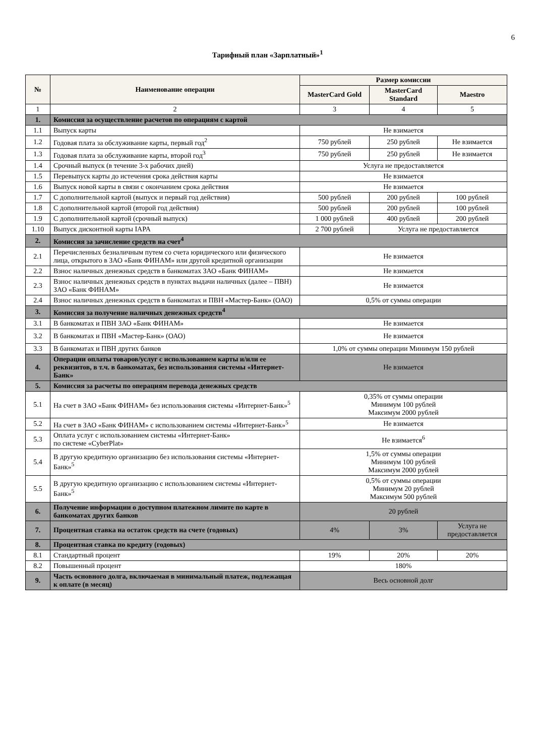6
Тарифный план «Зарплатный»<sup>1</sup>
| № | Наименование операции | Размер комиссии | | |
| --- | --- | --- | --- | --- |
| | | MasterCard Gold | MasterCard Standard | Maestro |
| 1 | 2 | 3 | 4 | 5 |
| 1. | Комиссия за осуществление расчетов по операциям с картой | | | |
| 1.1 | Выпуск карты | Не взимается | | |
| 1.2 | Годовая плата за обслуживание карты, первый год<sup>2</sup> | 750 рублей | 250 рублей | Не взимается |
| 1.3 | Годовая плата за обслуживание карты, второй год<sup>3</sup> | 750 рублей | 250 рублей | Не взимается |
| 1.4 | Срочный выпуск (в течение 3-х рабочих дней) | Услуга не предоставляется | | |
| 1.5 | Перевыпуск карты до истечения срока действия карты | Не взимается | | |
| 1.6 | Выпуск новой карты в связи с окончанием срока действия | Не взимается | | |
| 1.7 | С дополнительной картой (выпуск и первый год действия) | 500 рублей | 200 рублей | 100 рублей |
| 1.8 | С дополнительной картой (второй год действия) | 500 рублей | 200 рублей | 100 рублей |
| 1.9 | С дополнительной картой (срочный выпуск) | 1 000 рублей | 400 рублей | 200 рублей |
| 1.10 | Выпуск дисконтной карты IAPA | 2 700 рублей | Услуга не предоставляется | |
| 2. | Комиссия за зачисление средств на счет<sup>4</sup> | | | |
| 2.1 | Перечисленных безналичным путем со счета юридического или физического лица, открытого в ЗАО «Банк ФИНАМ» или другой кредитной организации | Не взимается | | |
| 2.2 | Взнос наличных денежных средств в банкоматах ЗАО «Банк ФИНАМ» | Не взимается | | |
| 2.3 | Взнос наличных денежных средств в пунктах выдачи наличных (далее – ПВН) ЗАО «Банк ФИНАМ» | Не взимается | | |
| 2.4 | Взнос наличных денежных средств в банкоматах и ПВН «Мастер-Банк» (ОАО) | 0,5% от суммы операции | | |
| 3. | Комиссия за получение наличных денежных средств<sup>4</sup> | | | |
| 3.1 | В банкоматах и ПВН ЗАО «Банк ФИНАМ» | Не взимается | | |
| 3.2 | В банкоматах и ПВН «Мастер-Банк» (ОАО) | Не взимается | | |
| 3.3 | В банкоматах и ПВН других банков | 1,0% от суммы операции Минимум 150 рублей | | |
| 4. | Операции оплаты товаров/услуг с использованием карты и/или ее реквизитов, в т.ч. в банкоматах, без использования системы «Интернет-Банк» | Не взимается | | |
| 5. | Комиссия за расчеты по операциям перевода денежных средств | | | |
| 5.1 | На счет в ЗАО «Банк ФИНАМ» без использования системы «Интернет-Банк»<sup>5</sup> | 0,35% от суммы операции Минимум 100 рублей Максимум 2000 рублей | | |
| 5.2 | На счет в ЗАО «Банк ФИНАМ» с использованием системы «Интернет-Банк»<sup>5</sup> | Не взимается | | |
| 5.3 | Оплата услуг с использованием системы «Интернет-Банк» по системе «CyberPlat» | Не взимается<sup>6</sup> | | |
| 5.4 | В другую кредитную организацию без использования системы «Интернет-Банк»<sup>5</sup> | 1,5% от суммы операции Минимум 100 рублей Максимум 2000 рублей | | |
| 5.5 | В другую кредитную организацию с использованием системы «Интернет-Банк»<sup>5</sup> | 0,5% от суммы операции Минимум 20 рублей Максимум 500 рублей | | |
| 6. | Получение информации о доступном платежном лимите по карте в банкоматах других банков | 20 рублей | | |
| 7. | Процентная ставка на остаток средств на счете (годовых) | 4% | 3% | Услуга не предоставляется |
| 8. | Процентная ставка по кредиту (годовых) | | | |
| 8.1 | Стандартный процент | 19% | 20% | 20% |
| 8.2 | Повышенный процент | 180% | | |
| 9. | Часть основного долга, включаемая в минимальный платеж, подлежащая к оплате (в месяц) | Весь основной долг | | |